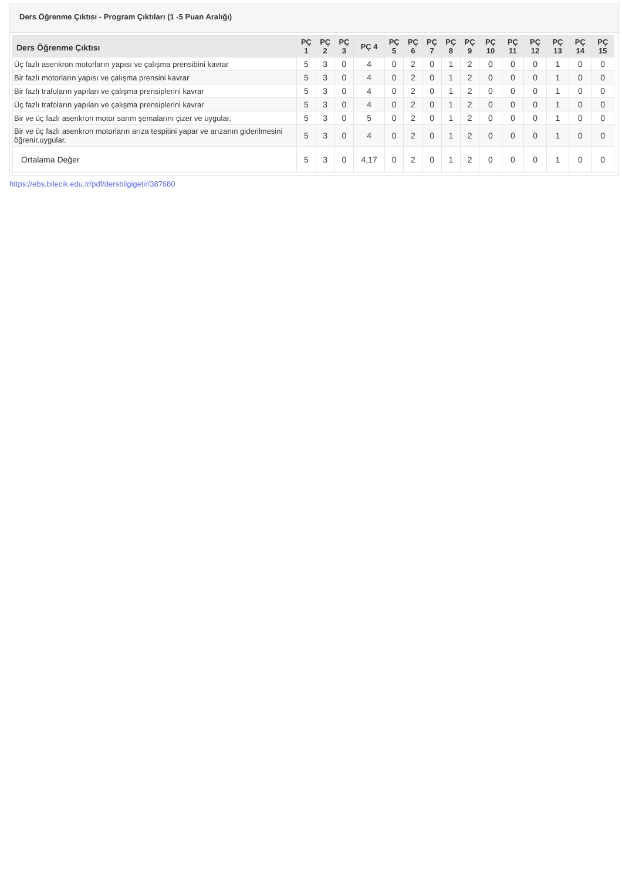Ders Öğrenme Çıktısı - Program Çıktıları (1 -5 Puan Aralığı)
| Ders Öğrenme Çıktısı | PÇ 1 | PÇ 2 | PÇ 3 | PÇ 4 | PÇ 5 | PÇ 6 | PÇ 7 | PÇ 8 | PÇ 9 | PÇ 10 | PÇ 11 | PÇ 12 | PÇ 13 | PÇ 14 | PÇ 15 |
| --- | --- | --- | --- | --- | --- | --- | --- | --- | --- | --- | --- | --- | --- | --- | --- |
| Üç fazlı asenkron motorların yapısı ve çalışma prensibini kavrar | 5 | 3 | 0 | 4 | 0 | 2 | 0 | 1 | 2 | 0 | 0 | 0 | 1 | 0 | 0 |
| Bir fazlı motorların yapısı ve çalışma prensini kavrar | 5 | 3 | 0 | 4 | 0 | 2 | 0 | 1 | 2 | 0 | 0 | 0 | 1 | 0 | 0 |
| Bir fazlı trafoların yapıları ve çalışma prensiplerini kavrar | 5 | 3 | 0 | 4 | 0 | 2 | 0 | 1 | 2 | 0 | 0 | 0 | 1 | 0 | 0 |
| Üç fazlı trafoların yapıları ve çalışma prensiplerini kavrar | 5 | 3 | 0 | 4 | 0 | 2 | 0 | 1 | 2 | 0 | 0 | 0 | 1 | 0 | 0 |
| Bir ve üç fazlı asenkron motor sarım şemalarını çizer ve uygular. | 5 | 3 | 0 | 5 | 0 | 2 | 0 | 1 | 2 | 0 | 0 | 0 | 1 | 0 | 0 |
| Bir ve üç fazlı asenkron motorların arıza tespitini yapar ve arızanın giderilmesini öğrenir.uygular. | 5 | 3 | 0 | 4 | 0 | 2 | 0 | 1 | 2 | 0 | 0 | 0 | 1 | 0 | 0 |
| Ortalama Değer | 5 | 3 | 0 | 4,17 | 0 | 2 | 0 | 1 | 2 | 0 | 0 | 0 | 1 | 0 | 0 |
https://ebs.bilecik.edu.tr/pdf/dersbilgigetir/387680